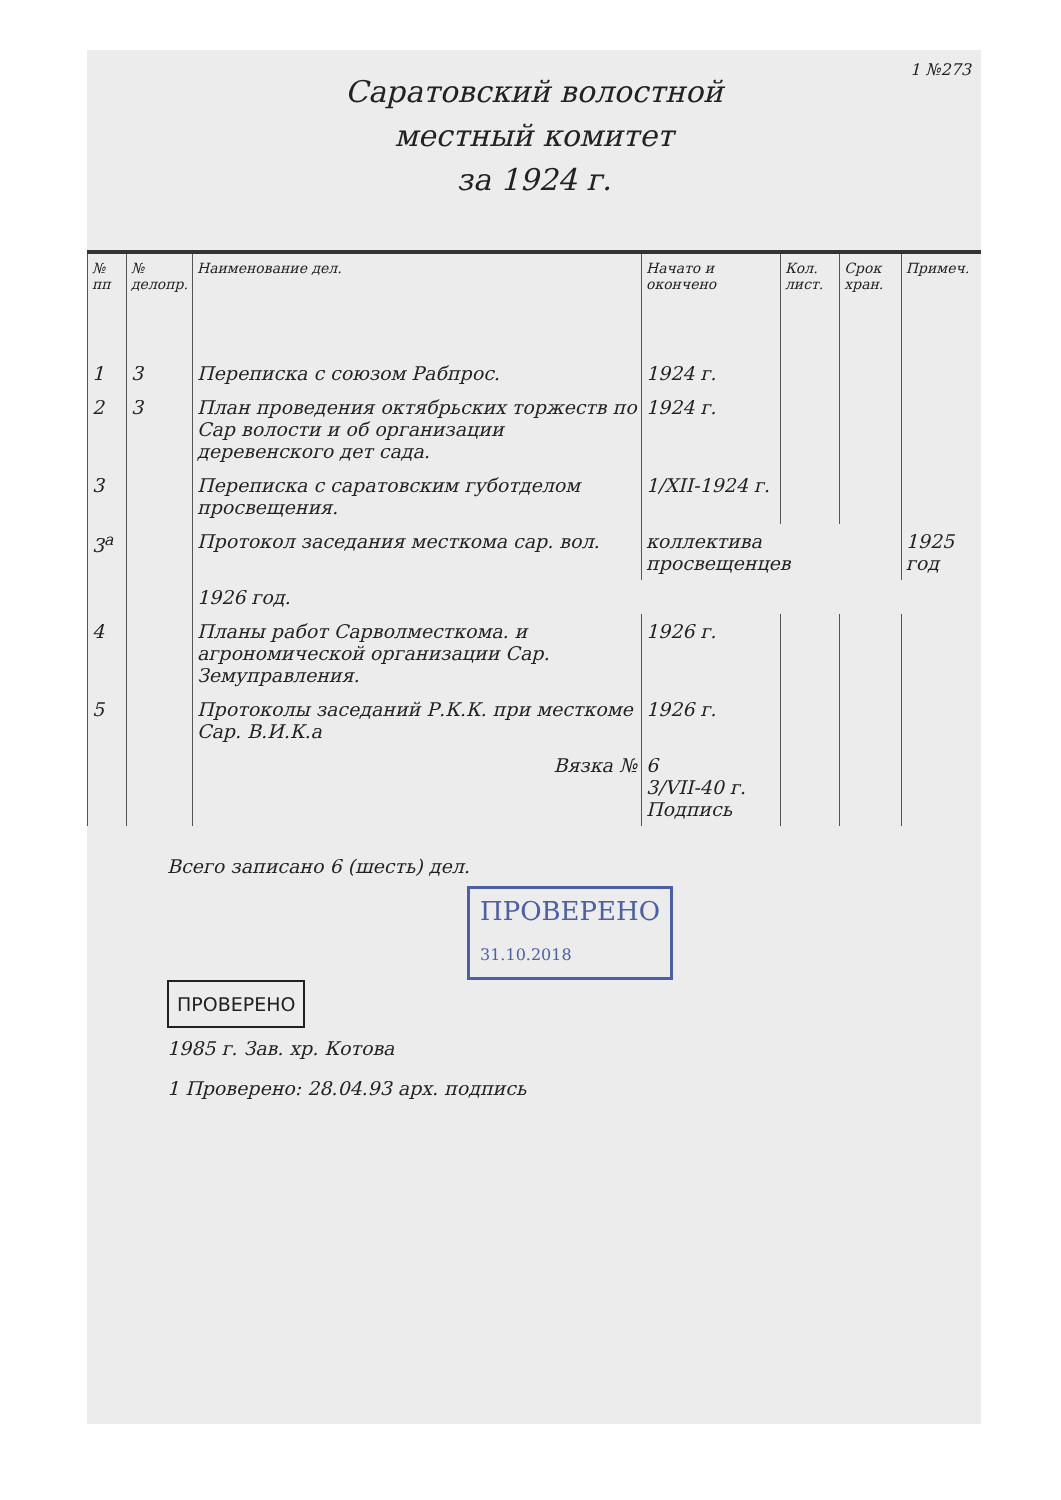1 №273
Саратовский волостной
местный комитет
за 1924 г.
| № пп | № делопр. | Наименование дел. | Начато и окончено | Кол. лист. | Срок хран. | Примеч. |
| --- | --- | --- | --- | --- | --- | --- |
| 1 | 3 | Переписка с союзом Рабпрос. | 1924 г. | | | |
| 2 | 3 | План проведения октябрьских торжеств по Сар волости и об организации деревенского дет сада. | 1924 г. | | | |
| 3 | | Переписка с саратовским губотделом просвещения. | 1/XII-1924 г. | | | |
| 3<sup>а</sup> | | Протокол заседания месткома сар. вол. | коллектива просвещенцев | | | 1925 год |
| | | 1926 год. | | | | |
| 4 | | Планы работ Сарволместкома. и агрономической организации Сар. Земуправления. | 1926 г. | | | |
| 5 | | Протоколы заседаний Р.К.К. при месткоме Сар. В.И.К.а | 1926 г. | | | |
| | | Вязка № | 6 3/VII-40 г. Подпись | | | |
Всего записано 6 (шесть) дел.
ПРОВЕРЕНО
31.10.2018
ПРОВЕРЕНО
1985 г. Зав. хр. Котова
1 Проверено: 28.04.93 арх. подпись